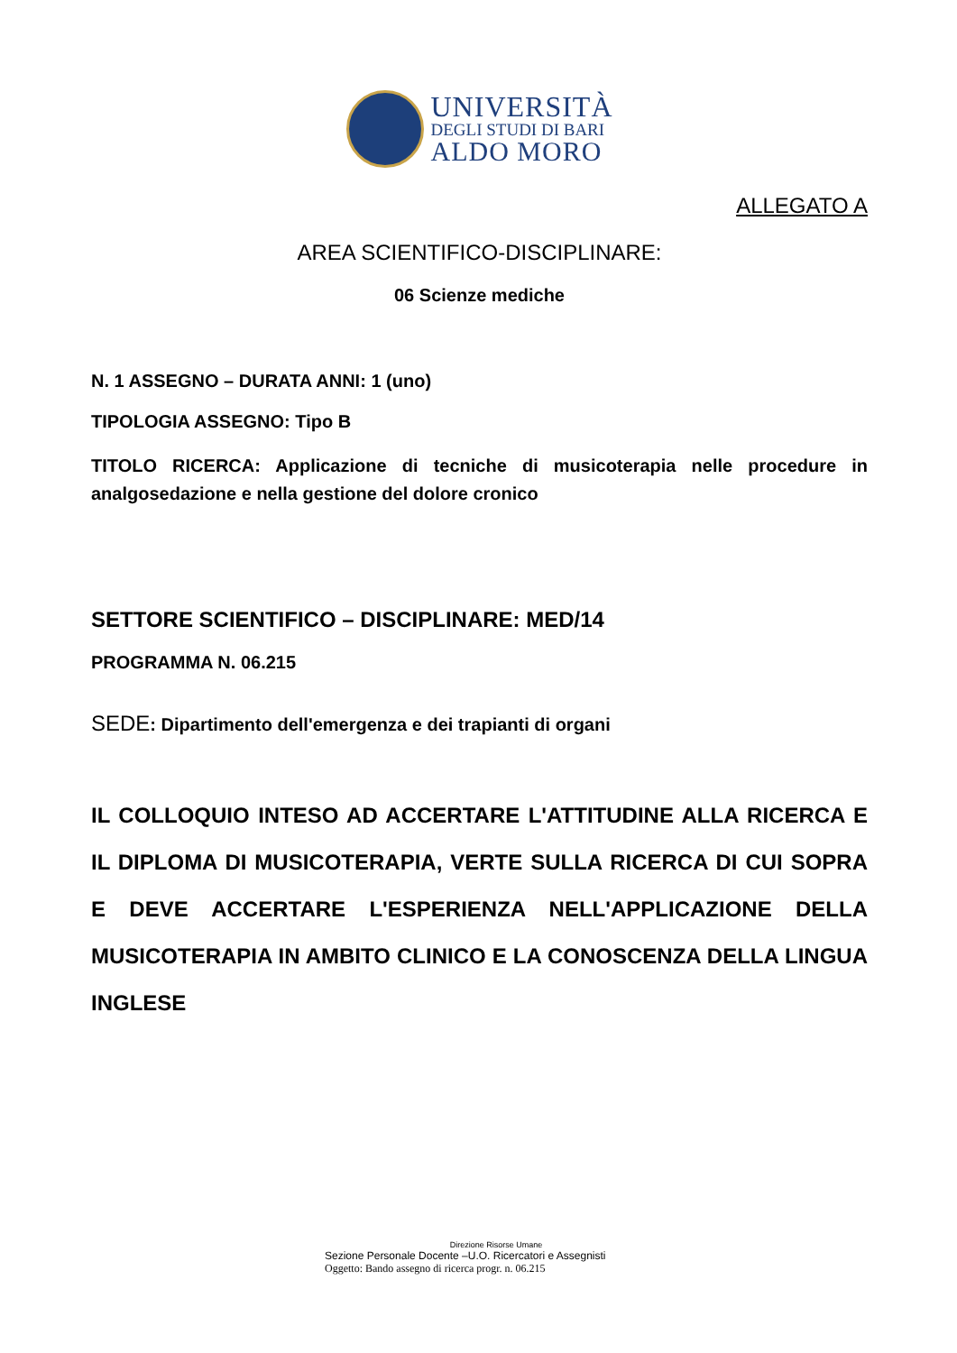UNIVERSITÀ
DEGLI STUDI DI BARI
ALDO MORO
ALLEGATO A
AREA SCIENTIFICO-DISCIPLINARE:
06 Scienze mediche
N. 1 ASSEGNO – DURATA ANNI: 1 (uno)
TIPOLOGIA ASSEGNO: Tipo B
TITOLO RICERCA: Applicazione di tecniche di musicoterapia nelle procedure in analgosedazione e nella gestione del dolore cronico
SETTORE SCIENTIFICO – DISCIPLINARE: MED/14
PROGRAMMA N. 06.215
SEDE: Dipartimento dell'emergenza e dei trapianti di organi
IL COLLOQUIO INTESO AD ACCERTARE L'ATTITUDINE ALLA RICERCA E IL DIPLOMA DI MUSICOTERAPIA, VERTE SULLA RICERCA DI CUI SOPRA E DEVE ACCERTARE L'ESPERIENZA NELL'APPLICAZIONE DELLA MUSICOTERAPIA IN AMBITO CLINICO E LA CONOSCENZA DELLA LINGUA INGLESE
Direzione Risorse Umane
Sezione Personale Docente –U.O. Ricercatori e Assegnisti
Oggetto: Bando assegno di ricerca progr. n. 06.215